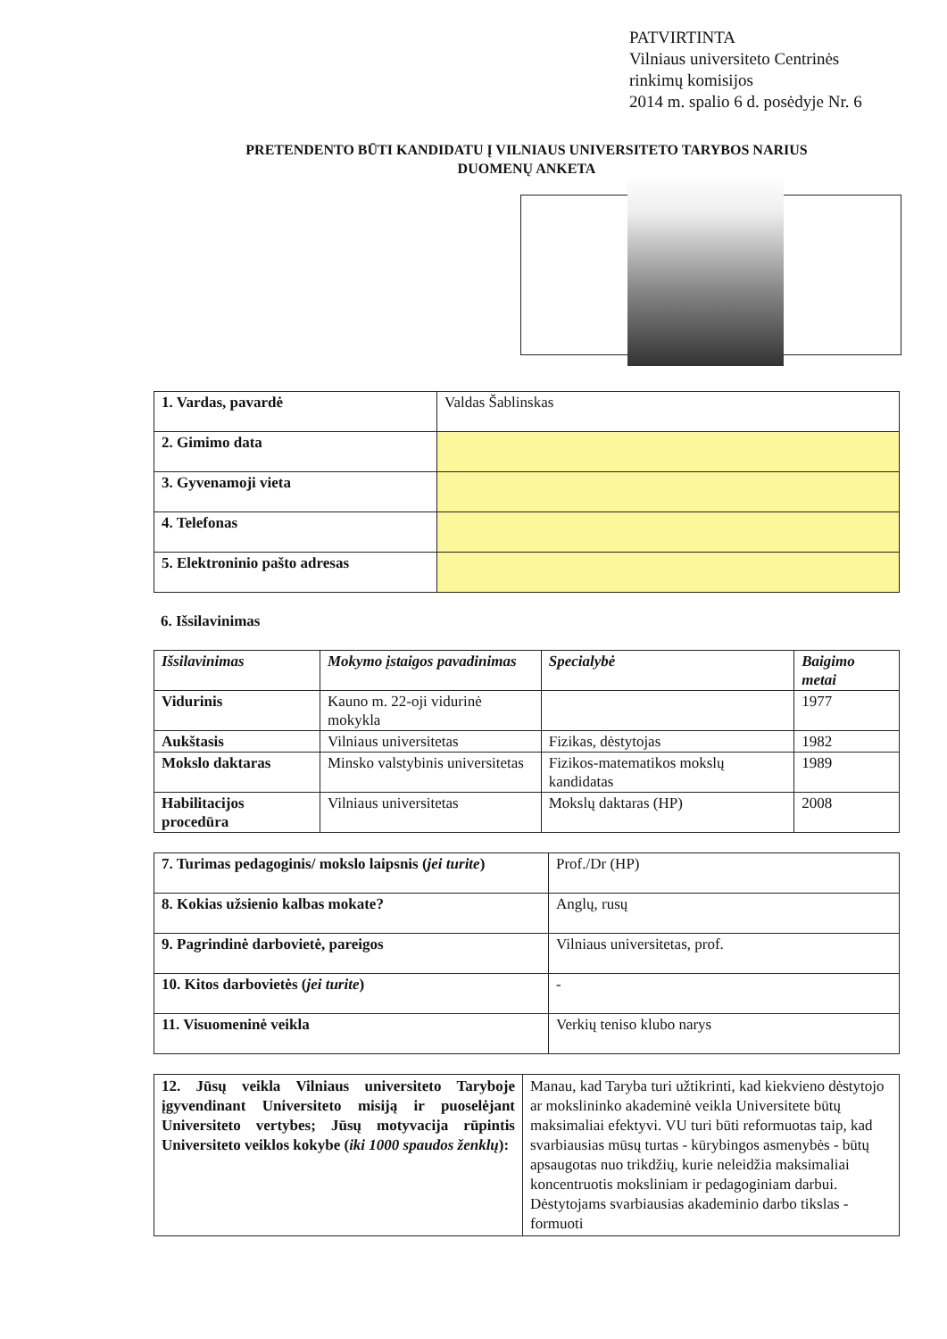PATVIRTINTA
Vilniaus universiteto Centrinės
rinkimų komisijos
2014 m. spalio 6 d. posėdyje Nr. 6
PRETENDENTO BŪTI KANDIDATU Į VILNIAUS UNIVERSITETO TARYBOS NARIUS
DUOMENŲ ANKETA
| 1. Vardas, pavardė | Valdas Šablinskas |
| 2. Gimimo data | |
| 3. Gyvenamoji vieta | |
| 4. Telefonas | |
| 5. Elektroninio pašto adresas | |
6. Išsilavinimas
| Išsilavinimas | Mokymo įstaigos pavadinimas | Specialybė | Baigimo metai |
| --- | --- | --- | --- |
| Vidurinis | Kauno m. 22-oji vidurinė mokykla | | 1977 |
| Aukštasis | Vilniaus universitetas | Fizikas, dėstytojas | 1982 |
| Mokslo daktaras | Minsko valstybinis universitetas | Fizikos-matematikos mokslų kandidatas | 1989 |
| Habilitacijos procedūra | Vilniaus universitetas | Mokslų daktaras (HP) | 2008 |
| 7. Turimas pedagoginis/ mokslo laipsnis ( jei turite ) | Prof./Dr (HP) |
| 8. Kokias užsienio kalbas mokate? | Anglų, rusų |
| 9. Pagrindinė darbovietė, pareigos | Vilniaus universitetas, prof. |
| 10. Kitos darbovietės ( jei turite ) | - |
| 11. Visuomeninė veikla | Verkių teniso klubo narys |
| 12. Jūsų veikla Vilniaus universiteto Taryboje įgyvendinant Universiteto misiją ir puoselėjant Universiteto vertybes; Jūsų motyvacija rūpintis Universiteto veiklos kokybe ( iki 1000 spaudos ženklų ): | Manau, kad Taryba turi užtikrinti, kad kiekvieno dėstytojo ar mokslininko akademinė veikla Universitete būtų maksimaliai efektyvi. VU turi būti reformuotas taip, kad svarbiausias mūsų turtas - kūrybingos asmenybės - būtų apsaugotas nuo trikdžių, kurie neleidžia maksimaliai koncentruotis moksliniam ir pedagoginiam darbui. Dėstytojams svarbiausias akademinio darbo tikslas - formuoti |